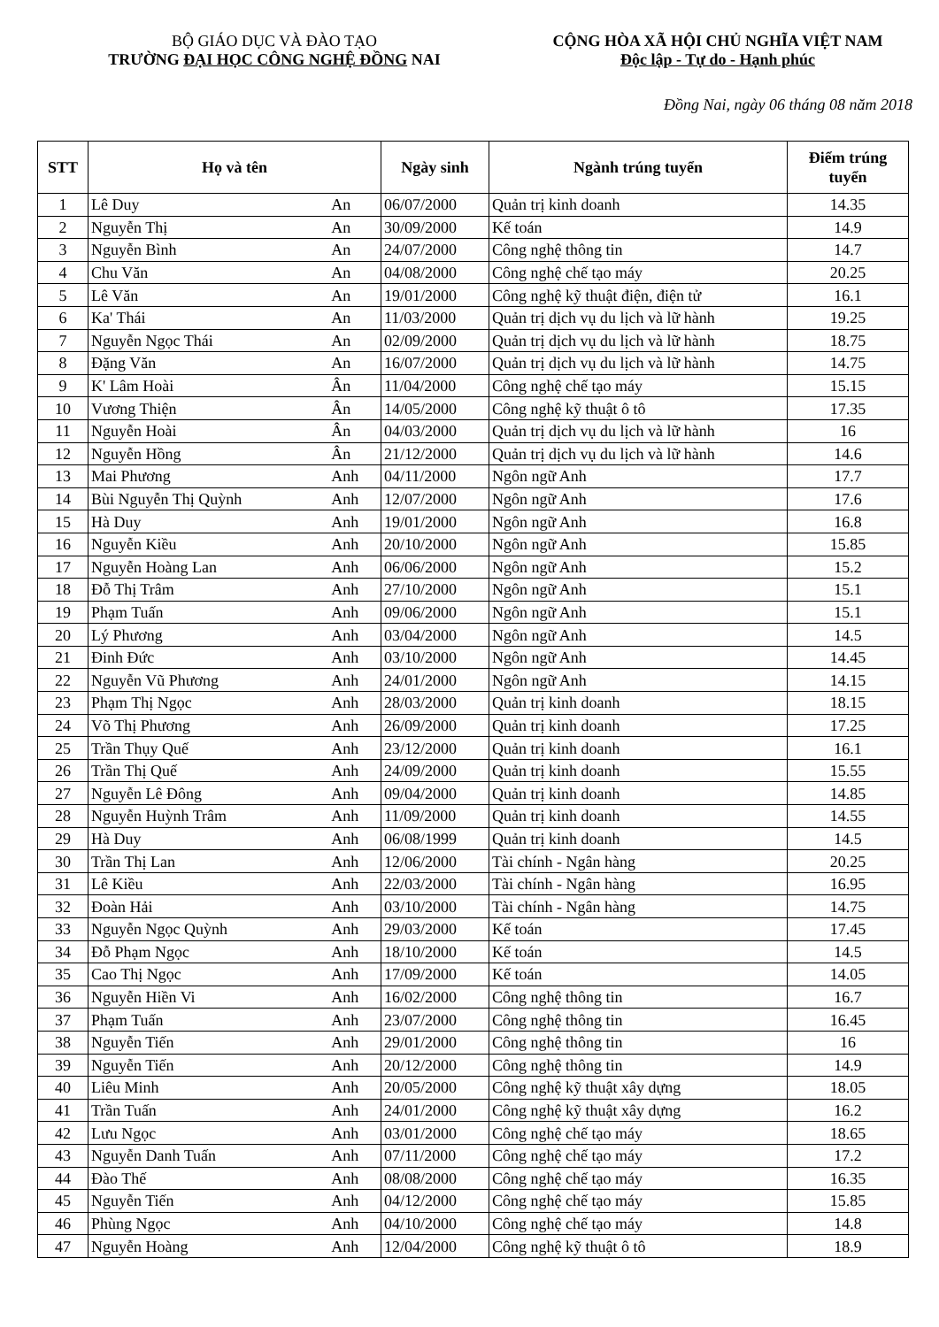BỘ GIÁO DỤC VÀ ĐÀO TẠO
TRƯỜNG ĐẠI HỌC CÔNG NGHỆ ĐỒNG NAI
CỘNG HÒA XÃ HỘI CHỦ NGHĨA VIỆT NAM
Độc lập - Tự do - Hạnh phúc
Đồng Nai, ngày 06 tháng 08 năm 2018
| STT | Họ và tên | | Ngày sinh | Ngành trúng tuyển | Điểm trúng tuyển |
| --- | --- | --- | --- | --- | --- |
| 1 | Lê Duy | An | 06/07/2000 | Quản trị kinh doanh | 14.35 |
| 2 | Nguyễn Thị | An | 30/09/2000 | Kế toán | 14.9 |
| 3 | Nguyễn Bình | An | 24/07/2000 | Công nghệ thông tin | 14.7 |
| 4 | Chu Văn | An | 04/08/2000 | Công nghệ chế tạo máy | 20.25 |
| 5 | Lê Văn | An | 19/01/2000 | Công nghệ kỹ thuật điện, điện tử | 16.1 |
| 6 | Ka' Thái | An | 11/03/2000 | Quản trị dịch vụ du lịch và lữ hành | 19.25 |
| 7 | Nguyễn Ngọc Thái | An | 02/09/2000 | Quản trị dịch vụ du lịch và lữ hành | 18.75 |
| 8 | Đặng Văn | An | 16/07/2000 | Quản trị dịch vụ du lịch và lữ hành | 14.75 |
| 9 | K' Lâm Hoài | Ân | 11/04/2000 | Công nghệ chế tạo máy | 15.15 |
| 10 | Vương Thiện | Ân | 14/05/2000 | Công nghệ kỹ thuật ô tô | 17.35 |
| 11 | Nguyễn Hoài | Ân | 04/03/2000 | Quản trị dịch vụ du lịch và lữ hành | 16 |
| 12 | Nguyễn Hồng | Ân | 21/12/2000 | Quản trị dịch vụ du lịch và lữ hành | 14.6 |
| 13 | Mai Phương | Anh | 04/11/2000 | Ngôn ngữ Anh | 17.7 |
| 14 | Bùi Nguyễn Thị Quỳnh | Anh | 12/07/2000 | Ngôn ngữ Anh | 17.6 |
| 15 | Hà Duy | Anh | 19/01/2000 | Ngôn ngữ Anh | 16.8 |
| 16 | Nguyễn Kiều | Anh | 20/10/2000 | Ngôn ngữ Anh | 15.85 |
| 17 | Nguyễn Hoàng Lan | Anh | 06/06/2000 | Ngôn ngữ Anh | 15.2 |
| 18 | Đỗ Thị Trâm | Anh | 27/10/2000 | Ngôn ngữ Anh | 15.1 |
| 19 | Phạm Tuấn | Anh | 09/06/2000 | Ngôn ngữ Anh | 15.1 |
| 20 | Lý Phương | Anh | 03/04/2000 | Ngôn ngữ Anh | 14.5 |
| 21 | Đinh Đức | Anh | 03/10/2000 | Ngôn ngữ Anh | 14.45 |
| 22 | Nguyễn Vũ Phương | Anh | 24/01/2000 | Ngôn ngữ Anh | 14.15 |
| 23 | Phạm Thị Ngọc | Anh | 28/03/2000 | Quản trị kinh doanh | 18.15 |
| 24 | Võ Thị Phương | Anh | 26/09/2000 | Quản trị kinh doanh | 17.25 |
| 25 | Trần Thụy Quế | Anh | 23/12/2000 | Quản trị kinh doanh | 16.1 |
| 26 | Trần Thị Quế | Anh | 24/09/2000 | Quản trị kinh doanh | 15.55 |
| 27 | Nguyễn Lê Đông | Anh | 09/04/2000 | Quản trị kinh doanh | 14.85 |
| 28 | Nguyễn Huỳnh Trâm | Anh | 11/09/2000 | Quản trị kinh doanh | 14.55 |
| 29 | Hà Duy | Anh | 06/08/1999 | Quản trị kinh doanh | 14.5 |
| 30 | Trần Thị Lan | Anh | 12/06/2000 | Tài chính - Ngân hàng | 20.25 |
| 31 | Lê Kiều | Anh | 22/03/2000 | Tài chính - Ngân hàng | 16.95 |
| 32 | Đoàn Hải | Anh | 03/10/2000 | Tài chính - Ngân hàng | 14.75 |
| 33 | Nguyễn Ngọc Quỳnh | Anh | 29/03/2000 | Kế toán | 17.45 |
| 34 | Đỗ Phạm Ngọc | Anh | 18/10/2000 | Kế toán | 14.5 |
| 35 | Cao Thị Ngọc | Anh | 17/09/2000 | Kế toán | 14.05 |
| 36 | Nguyễn Hiền Vi | Anh | 16/02/2000 | Công nghệ thông tin | 16.7 |
| 37 | Phạm Tuấn | Anh | 23/07/2000 | Công nghệ thông tin | 16.45 |
| 38 | Nguyễn Tiến | Anh | 29/01/2000 | Công nghệ thông tin | 16 |
| 39 | Nguyễn Tiến | Anh | 20/12/2000 | Công nghệ thông tin | 14.9 |
| 40 | Liêu Minh | Anh | 20/05/2000 | Công nghệ kỹ thuật xây dựng | 18.05 |
| 41 | Trần Tuấn | Anh | 24/01/2000 | Công nghệ kỹ thuật xây dựng | 16.2 |
| 42 | Lưu Ngọc | Anh | 03/01/2000 | Công nghệ chế tạo máy | 18.65 |
| 43 | Nguyễn Danh Tuấn | Anh | 07/11/2000 | Công nghệ chế tạo máy | 17.2 |
| 44 | Đào Thế | Anh | 08/08/2000 | Công nghệ chế tạo máy | 16.35 |
| 45 | Nguyễn Tiến | Anh | 04/12/2000 | Công nghệ chế tạo máy | 15.85 |
| 46 | Phùng Ngọc | Anh | 04/10/2000 | Công nghệ chế tạo máy | 14.8 |
| 47 | Nguyễn Hoàng | Anh | 12/04/2000 | Công nghệ kỹ thuật ô tô | 18.9 |